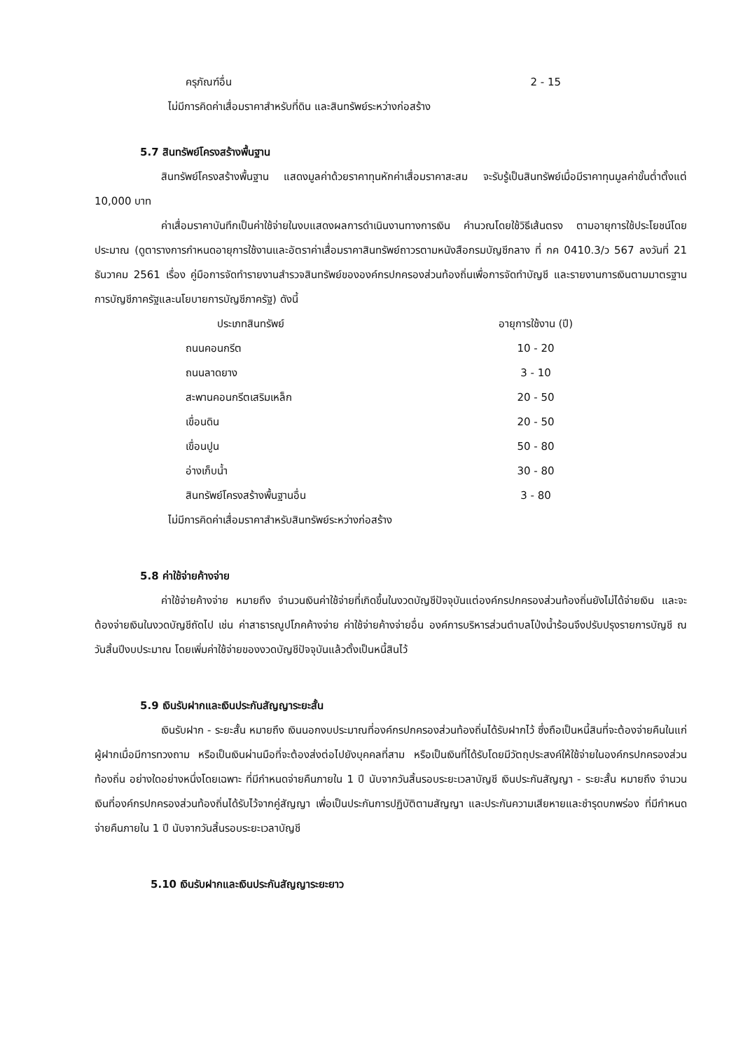ครุภัณฑ์อื่น 2 - 15
ไม่มีการคิดค่าเสื่อมราคาสำหรับที่ดิน และสินทรัพย์ระหว่างก่อสร้าง
5.7 สินทรัพย์โครงสร้างพื้นฐาน
สินทรัพย์โครงสร้างพื้นฐาน แสดงมูลค่าด้วยราคาทุนหักค่าเสื่อมราคาสะสม จะรับรู้เป็นสินทรัพย์เมื่อมีราคาทุนมูลค่าขั้นต่ำตั้งแต่ 10,000 บาท
ค่าเสื่อมราคาบันทึกเป็นค่าใช้จ่ายในงบแสดงผลการดำเนินงานทางการเงิน คำนวณโดยใช้วิธีเส้นตรง ตามอายุการใช้ประโยชน์โดยประมาณ (ดูตารางการกำหนดอายุการใช้งานและอัตราค่าเสื่อมราคาสินทรัพย์ถาวรตามหนังสือกรมบัญชีกลาง ที่ กค 0410.3/ว 567 ลงวันที่ 21 ธันวาคม 2561 เรื่อง คู่มือการจัดทำรายงานสำรวจสินทรัพย์ขององค์กรปกครองส่วนท้องถิ่นเพื่อการจัดทำบัญชี และรายงานการเงินตามมาตรฐานการบัญชีภาครัฐและนโยบายการบัญชีภาครัฐ) ดังนี้
| ประเภทสินทรัพย์ | อายุการใช้งาน (ปี) |
| --- | --- |
| ถนนคอนกรีต | 10 - 20 |
| ถนนลาดยาง | 3 - 10 |
| สะพานคอนกรีตเสริมเหล็ก | 20 - 50 |
| เขื่อนดิน | 20 - 50 |
| เขื่อนปูน | 50 - 80 |
| อ่างเก็บน้ำ | 30 - 80 |
| สินทรัพย์โครงสร้างพื้นฐานอื่น | 3 - 80 |
ไม่มีการคิดค่าเสื่อมราคาสำหรับสินทรัพย์ระหว่างก่อสร้าง
5.8 ค่าใช้จ่ายค้างจ่าย
ค่าใช้จ่ายค้างจ่าย หมายถึง จำนวนเงินค่าใช้จ่ายที่เกิดขึ้นในงวดบัญชีปัจจุบันแต่องค์กรปกครองส่วนท้องถิ่นยังไม่ได้จ่ายเงิน และจะต้องจ่ายเงินในงวดบัญชีถัดไป เช่น ค่าสาธารณูปโภคค้างจ่าย ค่าใช้จ่ายค้างจ่ายอื่น องค์การบริหารส่วนตำบลโป่งน้ำร้อนจึงปรับปรุงรายการบัญชี ณ วันสิ้นปีงบประมาณ โดยเพิ่มค่าใช้จ่ายของงวดบัญชีปัจจุบันแล้วตั้งเป็นหนี้สินไว้
5.9 เงินรับฝากและเงินประกันสัญญาระยะสั้น
เงินรับฝาก - ระยะสั้น หมายถึง เงินนอกงบประมาณที่องค์กรปกครองส่วนท้องถิ่นได้รับฝากไว้ ซึ่งถือเป็นหนี้สินที่จะต้องจ่ายคืนในแก่ผู้ฝากเมื่อมีการทวงถาม หรือเป็นเงินผ่านมือที่จะต้องส่งต่อไปยังบุคคลที่สาม หรือเป็นเงินที่ได้รับโดยมีวัตถุประสงค์ให้ใช้จ่ายในองค์กรปกครองส่วนท้องถิ่น อย่างใดอย่างหนึ่งโดยเฉพาะ ที่มีกำหนดจ่ายคืนภายใน 1 ปี นับจากวันสิ้นรอบระยะเวลาบัญชี เงินประกันสัญญา - ระยะสั้น หมายถึง จำนวนเงินที่องค์กรปกครองส่วนท้องถิ่นได้รับไว้จากคู่สัญญา เพื่อเป็นประกันการปฏิบัติตามสัญญา และประกันความเสียหายและชำรุดบกพร่อง ที่มีกำหนดจ่ายคืนภายใน 1 ปี นับจากวันสิ้นรอบระยะเวลาบัญชี
5.10 เงินรับฝากและเงินประกันสัญญาระยะยาว